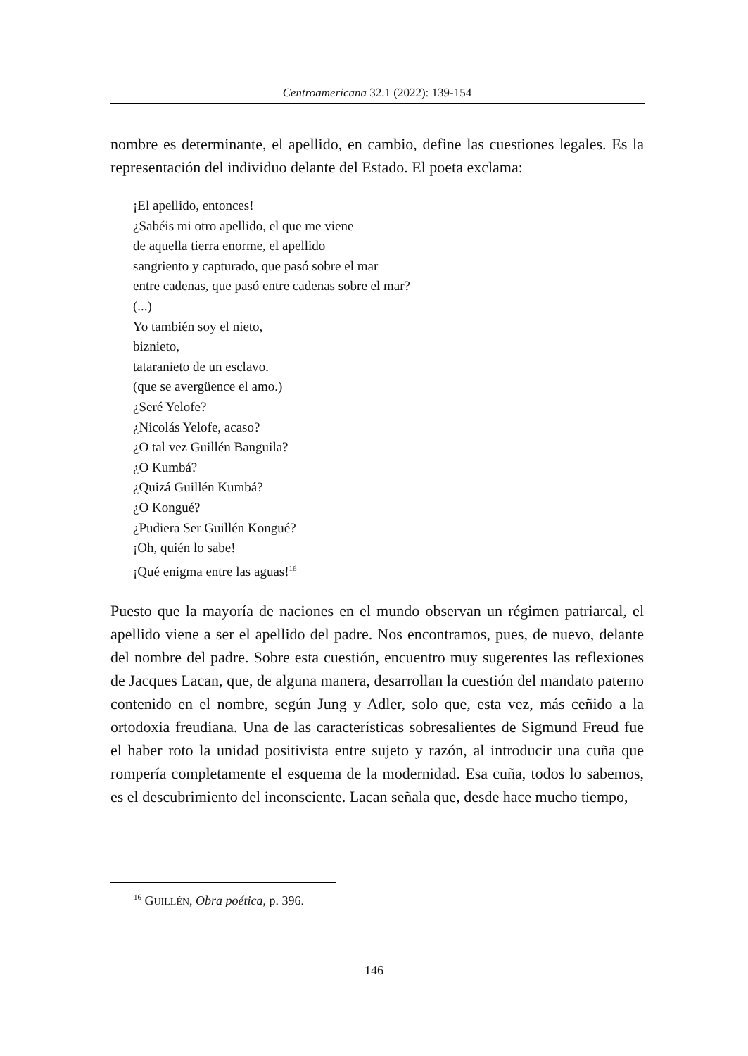Centroamericana 32.1 (2022): 139-154
nombre es determinante, el apellido, en cambio, define las cuestiones legales. Es la representación del individuo delante del Estado. El poeta exclama:
¡El apellido, entonces!
¿Sabéis mi otro apellido, el que me viene
de aquella tierra enorme, el apellido
sangriento y capturado, que pasó sobre el mar
entre cadenas, que pasó entre cadenas sobre el mar?
(...)
Yo también soy el nieto,
biznieto,
tataranieto de un esclavo.
(que se avergüence el amo.)
¿Seré Yelofe?
¿Nicolás Yelofe, acaso?
¿O tal vez Guillén Banguila?
¿O Kumbá?
¿Quizá Guillén Kumbá?
¿O Kongué?
¿Pudiera Ser Guillén Kongué?
¡Oh, quién lo sabe!
¡Qué enigma entre las aguas!<sup>16</sup>
Puesto que la mayoría de naciones en el mundo observan un régimen patriarcal, el apellido viene a ser el apellido del padre. Nos encontramos, pues, de nuevo, delante del nombre del padre. Sobre esta cuestión, encuentro muy sugerentes las reflexiones de Jacques Lacan, que, de alguna manera, desarrollan la cuestión del mandato paterno contenido en el nombre, según Jung y Adler, solo que, esta vez, más ceñido a la ortodoxia freudiana. Una de las características sobresalientes de Sigmund Freud fue el haber roto la unidad positivista entre sujeto y razón, al introducir una cuña que rompería completamente el esquema de la modernidad. Esa cuña, todos lo sabemos, es el descubrimiento del inconsciente. Lacan señala que, desde hace mucho tiempo,
<sup>16</sup> GUILLÉN, Obra poética, p. 396.
146